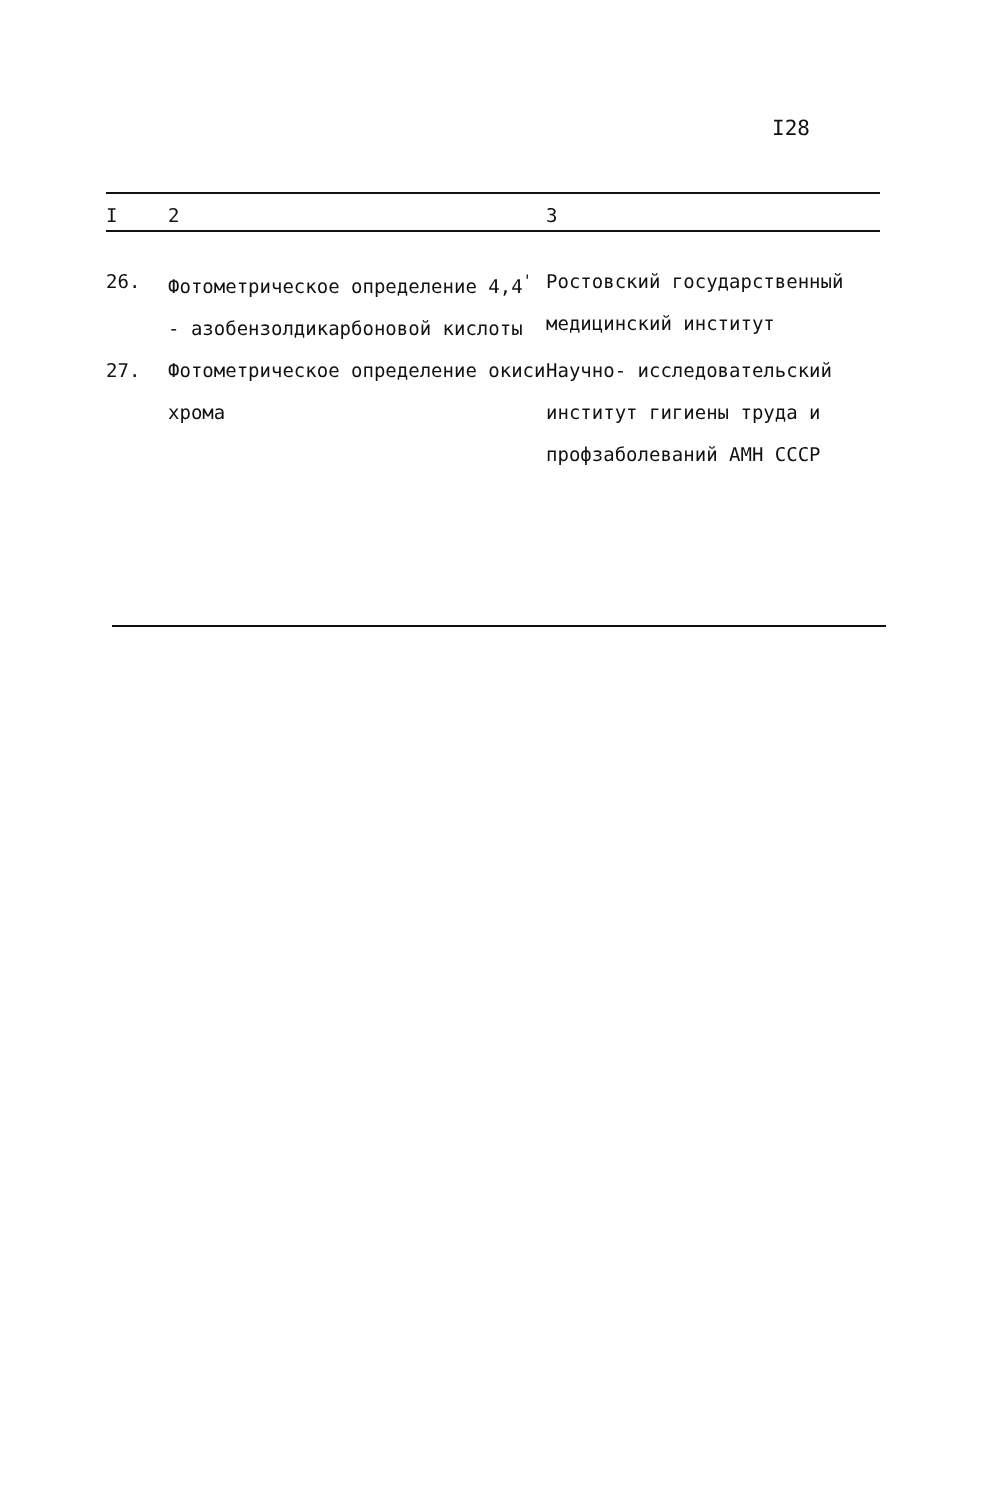I28
| I | 2 | 3 |
| --- | --- | --- |
| 26. | Фотометрическое определение 4,4<sup>'</sup> - азобензолдикарбоновой кислоты | Ростовский государственный медицинский институт |
| 27. | Фотометрическое определение окиси хрома | Научно- исследовательский институт гигиены труда и профзаболеваний АМН СССР |